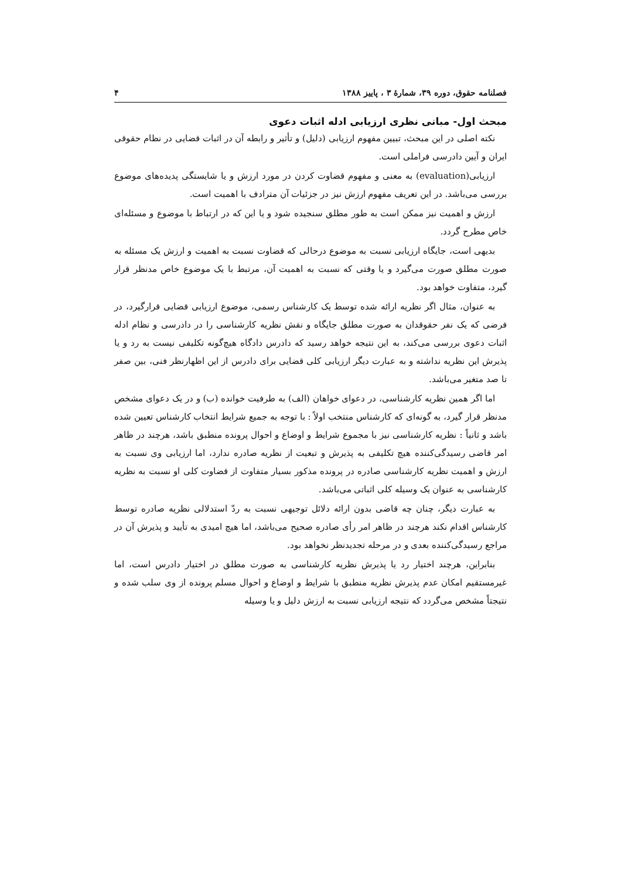فصلنامه حقوق، دوره ۳۹، شمارهٔ ۳ ، پاییز ۱۳۸۸ ۴
مبحث اول- مبانی نظری ارزیابی ادله اثبات دعوی
نکته اصلی در این مبحث، تبیین مفهوم ارزیابی (دلیل) و تأثیر و رابطه آن در اثبات قضایی در نظام حقوقی ایران و آیین دادرسی فراملی است.
ارزیابی(evaluation) به معنی و مفهوم قضاوت کردن در مورد ارزش و یا شایستگی پدیده‌های موضوع بررسی می‌باشد. در این تعریف مفهوم ارزش نیز در جزئیات آن مترادف با اهمیت است.
ارزش و اهمیت نیز ممکن است به طور مطلق سنجیده شود و یا این که در ارتباط با موضوع و مسئله‌ای خاص مطرح گردد.
بدیهی است، جایگاه ارزیابی نسبت به موضوع درحالی که قضاوت نسبت به اهمیت و ارزش یک مسئله به صورت مطلق صورت می‌گیرد و یا وقتی که نسبت به اهمیت آن، مرتبط با یک موضوع خاص مدنظر قرار گیرد، متفاوت خواهد بود.
به عنوان، مثال اگر نظریه ارائه شده توسط یک کارشناس رسمی، موضوع ارزیابی قضایی قرارگیرد، در فرضی که یک نفر حقوقدان به صورت مطلق جایگاه و نقش نظریه کارشناسی را در دادرسی و نظام ادله اثبات دعوی بررسی می‌کند، به این نتیجه خواهد رسید که دادرس دادگاه هیچ‌گونه تکلیفی نیست به رد و یا پذیرش این نظریه نداشته و به عبارت دیگر ارزیابی کلی قضایی برای دادرس از این اظهارنظر فنی، بین صفر تا صد متغیر می‌باشد.
اما اگر همین نظریه کارشناسی، در دعوای خواهان (الف) به طرفیت خوانده (ب) و در یک دعوای مشخص مدنظر قرار گیرد، به گونه‌ای که کارشناس منتخب اولاً : با توجه به جمیع شرایط انتخاب کارشناس تعیین شده باشد و ثانیاً : نظریه کارشناسی نیز با مجموع شرایط و اوضاع و احوال پرونده منطبق باشد، هرچند در ظاهر امر قاضی رسیدگی‌کننده هیچ تکلیفی به پذیرش و تبعیت از نظریه صادره ندارد، اما ارزیابی وی نسبت به ارزش و اهمیت نظریه کارشناسی صادره در پرونده مذکور بسیار متفاوت از قضاوت کلی او نسبت به نظریه کارشناسی به عنوان یک وسیله کلی اثباتی می‌باشد.
به عبارت دیگر، چنان چه قاضی بدون ارائه دلائل توجیهی نسبت به ردّ استدلالی نظریه صادره توسط کارشناس اقدام نکند هرچند در ظاهر امر رأی صادره صحیح می‌باشد، اما هیچ امیدی به تأیید و پذیرش آن در مراجع رسیدگی‌کننده بعدی و در مرحله تجدیدنظر نخواهد بود.
بنابراین، هرچند اختیار رد یا پذیرش نظریه کارشناسی به صورت مطلق در اختیار دادرس است، اما غیرمستقیم امکان عدم پذیرش نظریه منطبق با شرایط و اوضاع و احوال مسلم پرونده از وی سلب شده و نتیجتاً مشخص می‌گردد که نتیجه ارزیابی نسبت به ارزش دلیل و یا وسیله